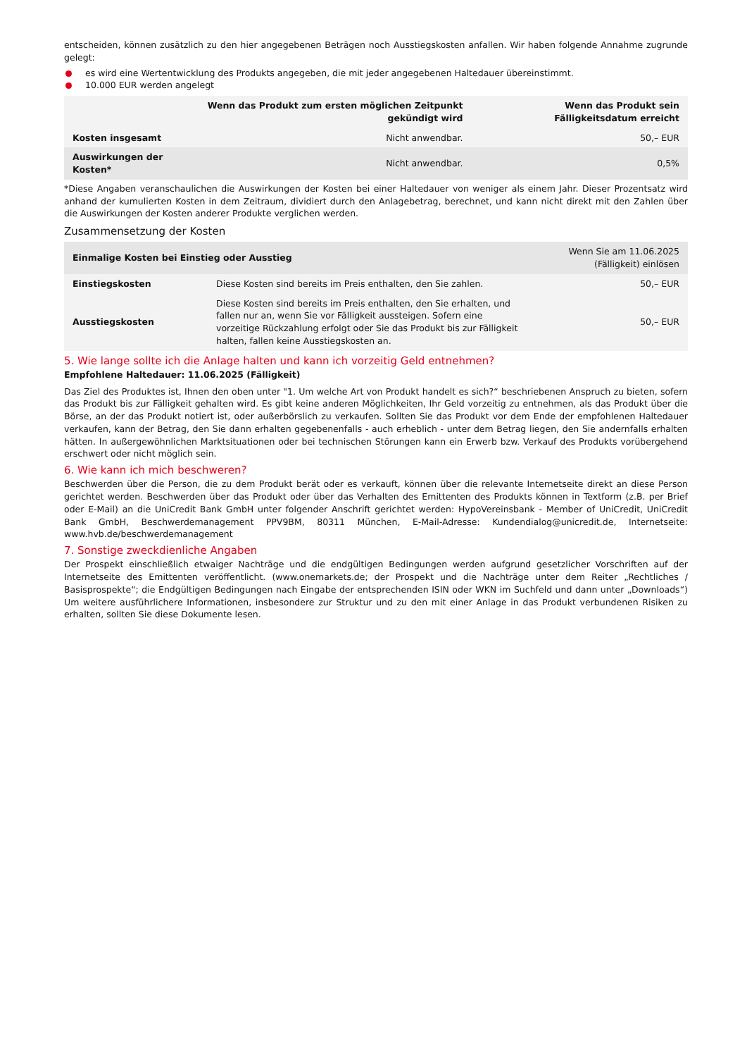entscheiden, können zusätzlich zu den hier angegebenen Beträgen noch Ausstiegskosten anfallen. Wir haben folgende Annahme zugrunde gelegt:
es wird eine Wertentwicklung des Produkts angegeben, die mit jeder angegebenen Haltedauer übereinstimmt.
10.000 EUR werden angelegt
| | Wenn das Produkt zum ersten möglichen Zeitpunkt gekündigt wird | Wenn das Produkt sein Fälligkeitsdatum erreicht |
| --- | --- | --- |
| Kosten insgesamt | Nicht anwendbar. | 50,– EUR |
| Auswirkungen der Kosten* | Nicht anwendbar. | 0,5% |
*Diese Angaben veranschaulichen die Auswirkungen der Kosten bei einer Haltedauer von weniger als einem Jahr. Dieser Prozentsatz wird anhand der kumulierten Kosten in dem Zeitraum, dividiert durch den Anlagebetrag, berechnet, und kann nicht direkt mit den Zahlen über die Auswirkungen der Kosten anderer Produkte verglichen werden.
Zusammensetzung der Kosten
| Einmalige Kosten bei Einstieg oder Ausstieg | | Wenn Sie am 11.06.2025 (Fälligkeit) einlösen |
| --- | --- | --- |
| Einstiegskosten | Diese Kosten sind bereits im Preis enthalten, den Sie zahlen. | 50,– EUR |
| Ausstiegskosten | Diese Kosten sind bereits im Preis enthalten, den Sie erhalten, und fallen nur an, wenn Sie vor Fälligkeit aussteigen. Sofern eine vorzeitige Rückzahlung erfolgt oder Sie das Produkt bis zur Fälligkeit halten, fallen keine Ausstiegskosten an. | 50,– EUR |
5. Wie lange sollte ich die Anlage halten und kann ich vorzeitig Geld entnehmen?
Empfohlene Haltedauer: 11.06.2025 (Fälligkeit)
Das Ziel des Produktes ist, Ihnen den oben unter "1. Um welche Art von Produkt handelt es sich?“ beschriebenen Anspruch zu bieten, sofern das Produkt bis zur Fälligkeit gehalten wird. Es gibt keine anderen Möglichkeiten, Ihr Geld vorzeitig zu entnehmen, als das Produkt über die Börse, an der das Produkt notiert ist, oder außerbörslich zu verkaufen. Sollten Sie das Produkt vor dem Ende der empfohlenen Haltedauer verkaufen, kann der Betrag, den Sie dann erhalten gegebenenfalls - auch erheblich - unter dem Betrag liegen, den Sie andernfalls erhalten hätten. In außergewöhnlichen Marktsituationen oder bei technischen Störungen kann ein Erwerb bzw. Verkauf des Produkts vorübergehend erschwert oder nicht möglich sein.
6. Wie kann ich mich beschweren?
Beschwerden über die Person, die zu dem Produkt berät oder es verkauft, können über die relevante Internetseite direkt an diese Person gerichtet werden. Beschwerden über das Produkt oder über das Verhalten des Emittenten des Produkts können in Textform (z.B. per Brief oder E-Mail) an die UniCredit Bank GmbH unter folgender Anschrift gerichtet werden: HypoVereinsbank - Member of UniCredit, UniCredit Bank GmbH, Beschwerdemanagement PPV9BM, 80311 München, E-Mail-Adresse: Kundendialog@unicredit.de, Internetseite: www.hvb.de/beschwerdemanagement
7. Sonstige zweckdienliche Angaben
Der Prospekt einschließlich etwaiger Nachträge und die endgültigen Bedingungen werden aufgrund gesetzlicher Vorschriften auf der Internetseite des Emittenten veröffentlicht. (www.onemarkets.de; der Prospekt und die Nachträge unter dem Reiter „Rechtliches / Basisprospekte“; die Endgültigen Bedingungen nach Eingabe der entsprechenden ISIN oder WKN im Suchfeld und dann unter „Downloads“) Um weitere ausführlichere Informationen, insbesondere zur Struktur und zu den mit einer Anlage in das Produkt verbundenen Risiken zu erhalten, sollten Sie diese Dokumente lesen.